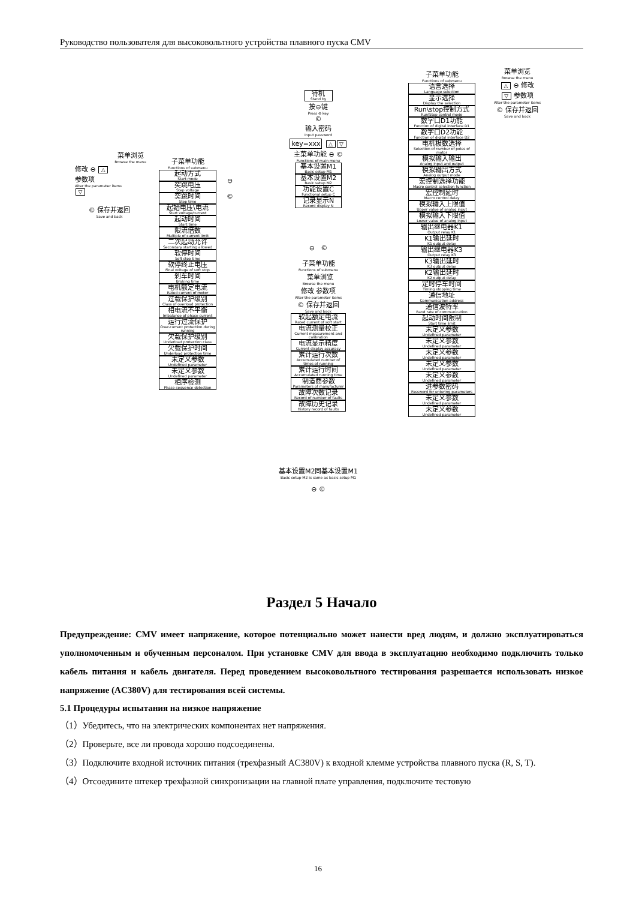Руководство пользователя для высоковольтного устройства плавного пуска CMV
菜单浏览
Browse the menu
修改 ⊖ △
参数项
Alter the parameter items
▽
© 保存并返回
Save and back
子菜单功能
Functions of submenu
起动方式
Start mode
突跳电压
Step voltage
突跳时间
Step time
起始电压\电流
Start voltage/current
起动时间
Start time
限流倍数
Multiple of current limit
二次起动允许
Secondary starting allowed
软停时间
Soft stop time
软停终止电压
Final voltage of soft stop
刹车时间
Braking time
电机额定电流
Rated current of motor
过载保护级别
Class of overload protection
相电流不平衡
Imbalance of phase current
运行过流保护
Over-current protection during running
欠载保护级别
Underload protection class
欠载保护时间
Underload protection time
未定义参数
Undefined parameter
未定义参数
Undefined parameter
相序检测
Phase sequence detection
⊖
©
待机
Stand by
按⊖键
Press ⊖ key
©
输入密码
Input password
key=xxx △ ▽
主菜单功能 ⊖ ©
Functions of main menu
基本设置M1
Basic setup M1
基本设置M2
Basic setup M2
功能设置C
Functional setup C
记录显示N
Record display N
⊖ ©
子菜单功能
Functions of submenu
菜单浏览
Browse the menu
修改 参数项
Alter the parameter items
© 保存并返回
Save and back
软起额定电流
Rated current of soft start
电流测量校正
Current measurement and calibration
电流显示精度
Current display accuracy
累计运行次数
Accumulated number of times of running
累计运行时间
Accumulated running time
制造商参数
Parameters of manufacturer
故障次数记录
Record of number of faults
故障历史记录
History record of faults
基本设置M2同基本设置M1
Basic setup M2 is same as basic setup M1
⊖ ©
子菜单功能
Functions of submenu
语言选择
Language selection
显示选择
Display the selection
Run\stop控制方式
Run\Stop control mode
数字口D1功能
Function of digital interface D1
数字口D2功能
Function of digital interface D2
电机极数选择
Selection of number of poles of motor
模拟输入输出
Analog input and output
模拟输出方式
Analog output mode
宏控制选择功能
Macro control selection function
宏控制延时
Macro control delay
模拟输入上限值
Upper value of analog input
模拟输入下限值
Lower value of analog input
输出继电器K1
Output relay K1
K1输出延时
K1 output delay
输出继电器K3
Output relay K3
K3输出延时
K3 output delay
K2输出延时
K2 output delay
定时停车时间
Timing stopping time
通信地址
Communication address
通信波特率
Band rate of communication
起动时间限制
Start time limit
未定义参数
Undefined parameter
未定义参数
Undefined parameter
未定义参数
Undefined parameter
未定义参数
Undefined parameter
未定义参数
Undefined parameter
进参数密码
Password for entering parameters
未定义参数
Undefined parameter
未定义参数
Undefined parameter
菜单浏览
Browse the menu
△ ⊖ 修改
▽ 参数项
Alter the parameter items
© 保存并返回
Save and back
Раздел 5 Начало
Предупреждение: CMV имеет напряжение, которое потенциально может нанести вред людям, и должно эксплуатироваться уполномоченным и обученным персоналом. При установке CMV для ввода в эксплуатацию необходимо подключить только кабель питания и кабель двигателя. Перед проведением высоковольтного тестирования разрешается использовать низкое напряжение (AC380V) для тестирования всей системы.
5.1 Процедуры испытания на низкое напряжение
（1）Убедитесь, что на электрических компонентах нет напряжения.
（2）Проверьте, все ли провода хорошо подсоединены.
（3）Подключите входной источник питания (трехфазный AC380V) к входной клемме устройства плавного пуска (R, S, T).
（4）Отсоедините штекер трехфазной синхронизации на главной плате управления, подключите тестовую
16